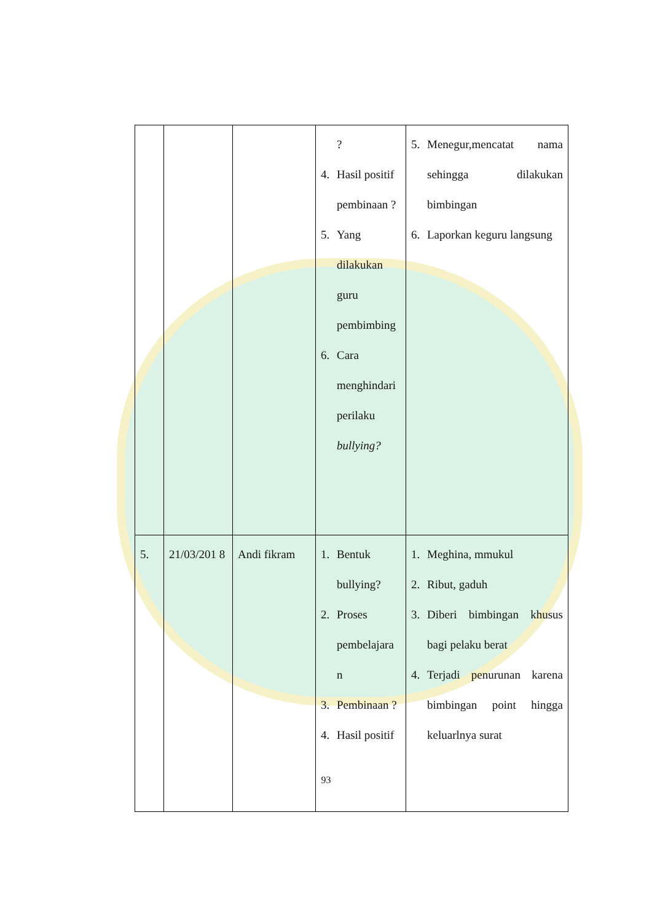| | | | ? 4. Hasil positif pembinaan ? 5. Yang dilakukan guru pembimbing 6. Cara menghindari perilaku bullying? | 5. Menegur,mencatat nama sehingga dilakukan bimbingan 6. Laporkan keguru langsung |
| 5. | 21/03/201 8 | Andi fikram | 1. Bentuk bullying? 2. Proses pembelajara n 3. Pembinaan ? 4. Hasil positif | 1. Meghina, mmukul 2. Ribut, gaduh 3. Diberi bimbingan khusus bagi pelaku berat 4. Terjadi penurunan karena bimbingan point hingga keluarlnya surat |
93